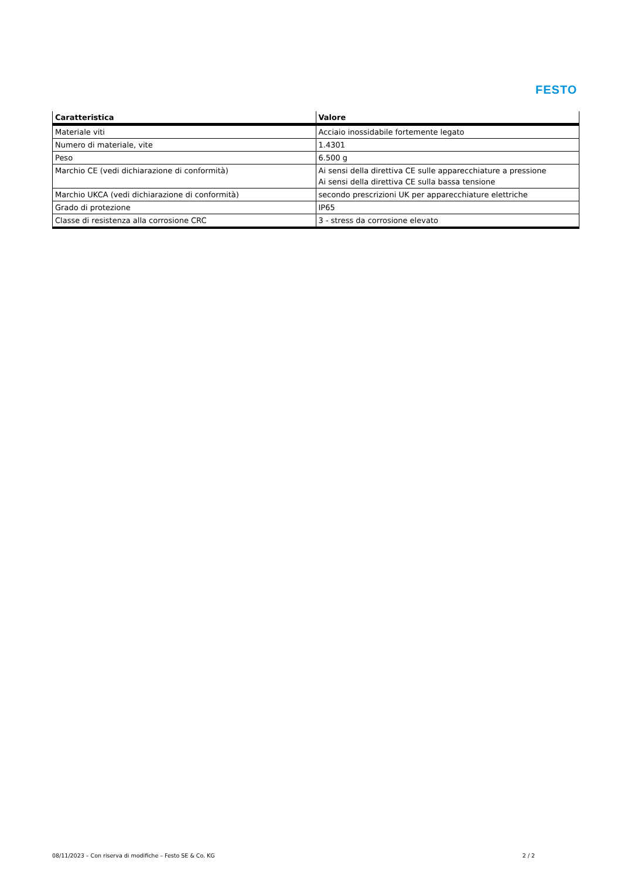FESTO
| Caratteristica | Valore |
| --- | --- |
| Materiale viti | Acciaio inossidabile fortemente legato |
| Numero di materiale, vite | 1.4301 |
| Peso | 6.500 g |
| Marchio CE (vedi dichiarazione di conformità) | Ai sensi della direttiva CE sulle apparecchiature a pressione Ai sensi della direttiva CE sulla bassa tensione |
| Marchio UKCA (vedi dichiarazione di conformità) | secondo prescrizioni UK per apparecchiature elettriche |
| Grado di protezione | IP65 |
| Classe di resistenza alla corrosione CRC | 3 - stress da corrosione elevato |
08/11/2023 – Con riserva di modifiche – Festo SE & Co. KG 2 / 2